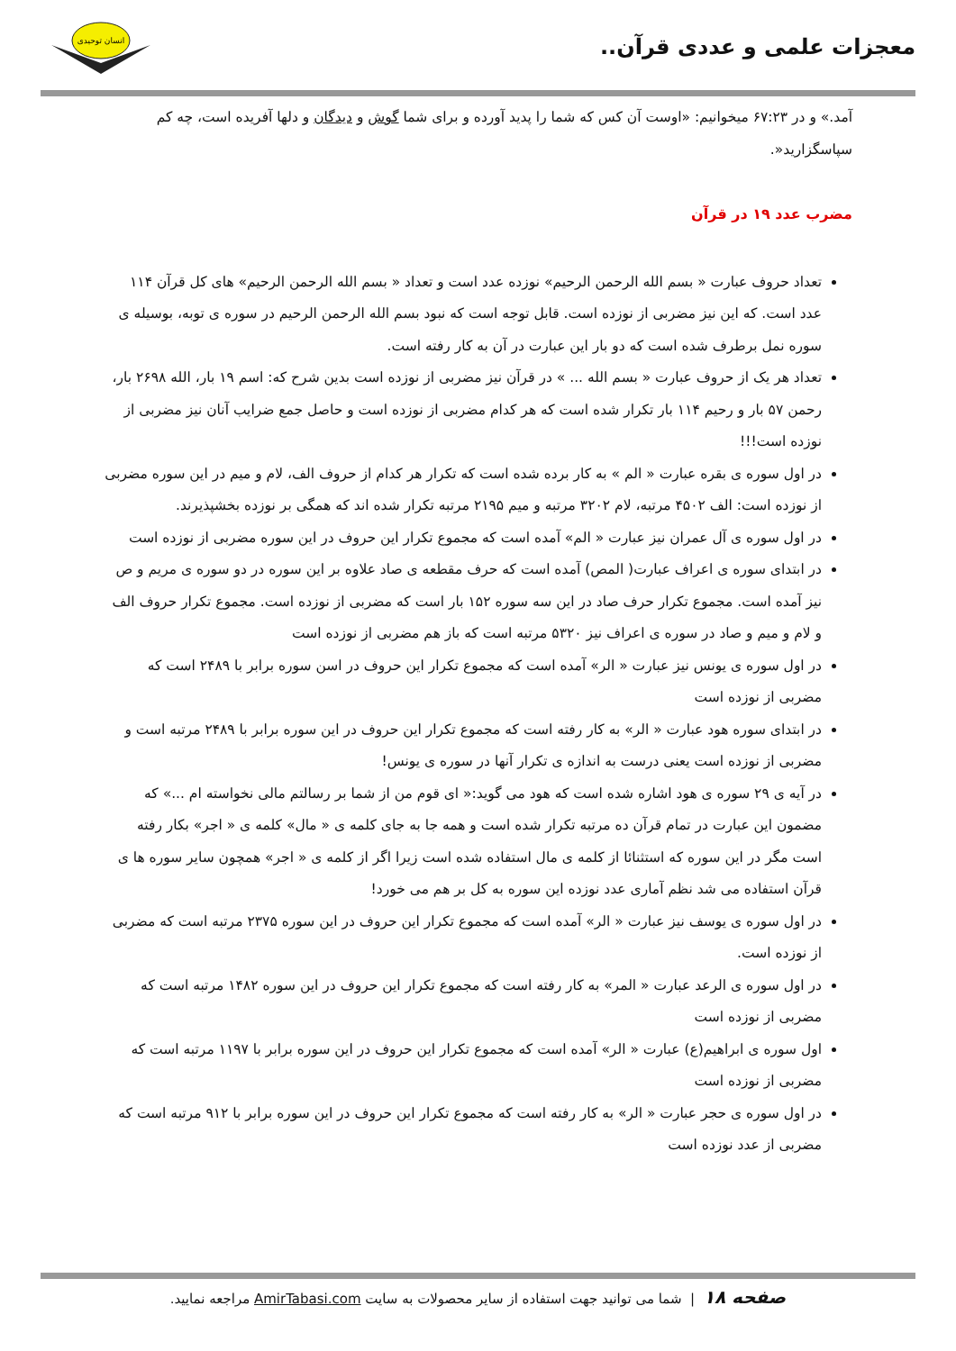معجزات علمی و عددی قرآن..
انسان توحیدی
آمد.» و در ۶۷:۲۳ میخوانیم: «اوست آن کس که شما را پدید آورده و برای شما گوش و دیدگان و دلها آفریده است، چه کم سپاسگزارید«.
مضرب عدد ۱۹ در قرآن
تعداد حروف عبارت « بسم الله الرحمن الرحیم» نوزده عدد است و تعداد « بسم الله الرحمن الرحیم» های کل قرآن ۱۱۴ عدد است. که این نیز مضربی از نوزده است. قابل توجه است که نبود بسم الله الرحمن الرحیم در سوره ی توبه، بوسیله ی سوره نمل برطرف شده است که دو بار این عبارت در آن به کار رفته است.
تعداد هر یک از حروف عبارت « بسم الله ... » در قرآن نیز مضربی از نوزده است بدین شرح که: اسم ۱۹ بار، الله ۲۶۹۸ بار، رحمن ۵۷ بار و رحیم ۱۱۴ بار تکرار شده است که هر کدام مضربی از نوزده است و حاصل جمع ضرایب آنان نیز مضربی از نوزده است!!!
در اول سوره ی بقره عبارت « الم » به کار برده شده است که تکرار هر کدام از حروف الف، لام و میم در این سوره مضربی از نوزده است: الف ۴۵۰۲ مرتبه، لام ۳۲۰۲ مرتبه و میم ۲۱۹۵ مرتبه تکرار شده اند که همگی بر نوزده بخشپذیرند.
در اول سوره ی آل عمران نیز عبارت « الم» آمده است که مجموع تکرار این حروف در این سوره مضربی از نوزده است
در ابتدای سوره ی اعراف عبارت( المص) آمده است که حرف مقطعه ی صاد علاوه بر این سوره در دو سوره ی مریم و ص نیز آمده است. مجموع تکرار حرف صاد در این سه سوره ۱۵۲ بار است که مضربی از نوزده است. مجموع تکرار حروف الف و لام و میم و صاد در سوره ی اعراف نیز ۵۳۲۰ مرتبه است که باز هم مضربی از نوزده است
در اول سوره ی یونس نیز عبارت « الر» آمده است که مجموع تکرار این حروف در اسن سوره برابر با ۲۴۸۹ است که مضربی از نوزده است
در ابتدای سوره هود عبارت « الر» به کار رفته است که مجموع تکرار این حروف در این سوره برابر با ۲۴۸۹ مرتبه است و مضربی از نوزده است یعنی درست به اندازه ی تکرار آنها در سوره ی یونس!
در آیه ی ۲۹ سوره ی هود اشاره شده است که هود می گوید:« ای قوم من از شما بر رسالتم مالی نخواسته ام ...» که مضمون این عبارت در تمام قرآن ده مرتبه تکرار شده است و همه جا به جای کلمه ی « مال» کلمه ی « اجر» بکار رفته است مگر در این سوره که استثنائا از کلمه ی مال استفاده شده است زیرا اگر از کلمه ی « اجر» همچون سایر سوره ها ی قرآن استفاده می شد نظم آماری عدد نوزده این سوره به کل بر هم می خورد!
در اول سوره ی یوسف نیز عبارت « الر» آمده است که مجموع تکرار این حروف در این سوره ۲۳۷۵ مرتبه است که مضربی از نوزده است.
در اول سوره ی الرعد عبارت « المر» به کار رفته است که مجموع تکرار این حروف در این سوره ۱۴۸۲ مرتبه است که مضربی از نوزده است
اول سوره ی ابراهیم(ع) عبارت « الر» آمده است که مجموع تکرار این حروف در این سوره برابر با ۱۱۹۷ مرتبه است که مضربی از نوزده است
در اول سوره ی حجر عبارت « الر» به کار رفته است که مجموع تکرار این حروف در این سوره برابر با ۹۱۲ مرتبه است که مضربی از عدد نوزده است
صفحه ۱۸ | شما می توانید جهت استفاده از سایر محصولات به سایت AmirTabasi.com مراجعه نمایید.